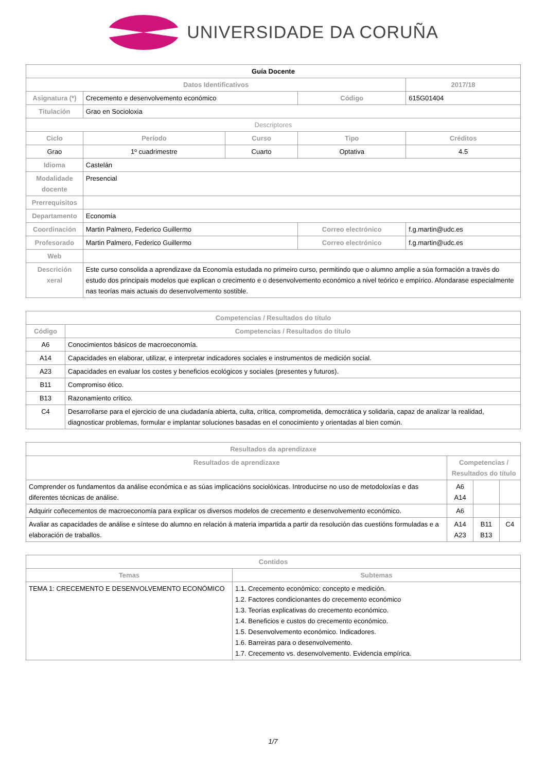UNIVERSIDADE DA CORUÑA
| Guía Docente | | | | | |
| Datos Identificativos | | | | | 2017/18 |
| Asignatura (*) | Crecemento e desenvolvemento económico | | Código | | 615G01404 |
| Titulación | Grao en Socioloxia | | | | |
| Descriptores | | | | | |
| Ciclo | Período | Curso | Tipo | | Créditos |
| Grao | 1º cuadrimestre | Cuarto | Optativa | | 4.5 |
| Idioma | Castelán | | | | |
| Modalidade docente | Presencial | | | | |
| Prerrequisitos | | | | | |
| Departamento | Economía | | | | |
| Coordinación | Martin Palmero, Federico Guillermo | | Correo electrónico | f.g.martin@udc.es | |
| Profesorado | Martin Palmero, Federico Guillermo | | Correo electrónico | f.g.martin@udc.es | |
| Web | | | | | |
| Descrición xeral | Este curso consolida a aprendizaxe da Economía estudada no primeiro curso, permitindo que o alumno amplíe a súa formación a través do estudo dos principais modelos que explican o crecimento e o desenvolvemento económico a nivel teórico e empírico. Afondarase especialmente nas teorías mais actuais do desenvolvemento sostible. | | | | |
| Competencias / Resultados do título | |
| --- | --- |
| Código | Competencias / Resultados do título |
| A6 | Conocimientos básicos de macroeconomía. |
| A14 | Capacidades en elaborar, utilizar, e interpretar indicadores sociales e instrumentos de medición social. |
| A23 | Capacidades en evaluar los costes y beneficios ecológicos y sociales (presentes y futuros). |
| B11 | Compromiso ético. |
| B13 | Razonamiento crítico. |
| C4 | Desarrollarse para el ejercicio de una ciudadanía abierta, culta, crítica, comprometida, democrática y solidaria, capaz de analizar la realidad, diagnosticar problemas, formular e implantar soluciones basadas en el conocimiento y orientadas al bien común. |
| Resultados da aprendizaxe | | | |
| --- | --- | --- | --- |
| Resultados de aprendizaxe | Competencias / Resultados do título | | |
| Comprender os fundamentos da análise económica e as súas implicacións sociolóxicas. Introducirse no uso de metodoloxías e das diferentes técnicas de análise. | A6 A14 | | |
| Adquirir coñecementos de macroeconomía para explicar os diversos modelos de crecemento e desenvolvemento económico. | A6 | | |
| Avaliar as capacidades de análise e síntese do alumno en relación á materia impartida a partir da resolución das cuestións formuladas e a elaboración de traballos. | A14 A23 | B11 B13 | C4 |
| Contidos | |
| --- | --- |
| Temas | Subtemas |
| TEMA 1: CRECEMENTO E DESENVOLVEMENTO ECONÓMICO | 1.1. Crecemento económico: concepto e medición. 1.2. Factores condicionantes do crecemento económico 1.3. Teorías explicativas do crecemento económico. 1.4. Beneficios e custos do crecemento económico. 1.5. Desenvolvemento económico. Indicadores. 1.6. Barreiras para o desenvolvemento. 1.7. Crecemento vs. desenvolvemento. Evidencia empírica. |
1/7